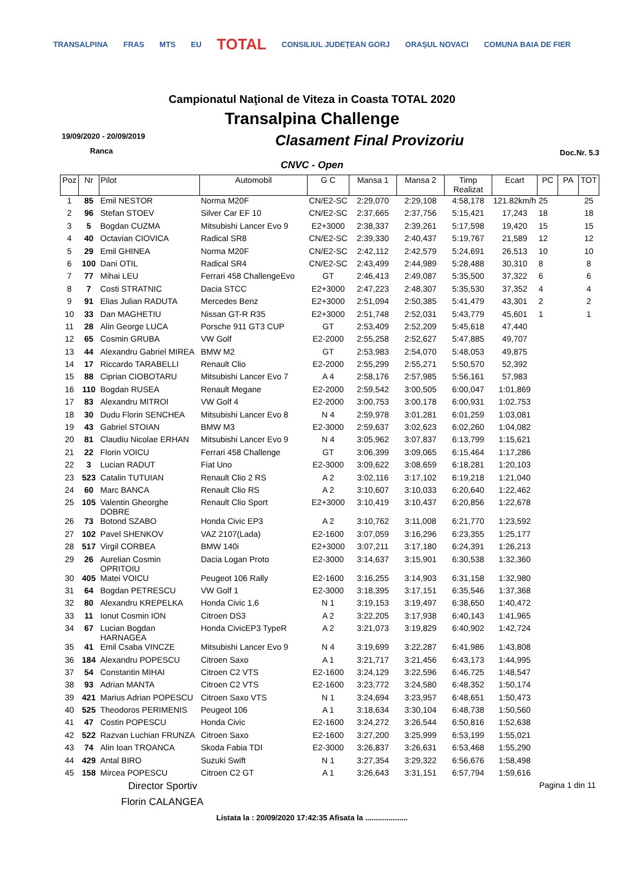TRANSALPINA FRAS MTS EU TOTAL CONSILIUL JUDEȚEAN GORJ ORAȘUL NOVACI COMUNA BAIA DE FIER
Campionatul Naţional de Viteza in Coasta TOTAL 2020
Transalpina Challenge
19/09/2020 - 20/09/2019
Ranca
Clasament Final Provizoriu
Doc.Nr. 5.3
CNVC - Open
| Poz | Nr | Pilot | Automobil | G C | Mansa 1 | Mansa 2 | Timp Realizat | Ecart | PC | PA | TOT |
| --- | --- | --- | --- | --- | --- | --- | --- | --- | --- | --- | --- |
| 1 | 85 | Emil NESTOR | Norma M20F | CN/E2-SC | 2:29,070 | 2:29,108 | 4:58,178 | 121.82km/h | 25 | | 25 |
| 2 | 96 | Stefan STOEV | Silver Car EF 10 | CN/E2-SC | 2:37,665 | 2:37,756 | 5:15,421 | 17,243 | 18 | | 18 |
| 3 | 5 | Bogdan CUZMA | Mitsubishi Lancer Evo 9 | E2+3000 | 2:38,337 | 2:39,261 | 5:17,598 | 19,420 | 15 | | 15 |
| 4 | 40 | Octavian CIOVICA | Radical SR8 | CN/E2-SC | 2:39,330 | 2:40,437 | 5:19,767 | 21,589 | 12 | | 12 |
| 5 | 29 | Emil GHINEA | Norma M20F | CN/E2-SC | 2:42,112 | 2:42,579 | 5:24,691 | 26,513 | 10 | | 10 |
| 6 | 100 | Dani OTIL | Radical SR4 | CN/E2-SC | 2:43,499 | 2:44,989 | 5:28,488 | 30,310 | 8 | | 8 |
| 7 | 77 | Mihai LEU | Ferrari 458 ChallengeEvo | GT | 2:46,413 | 2:49,087 | 5:35,500 | 37,322 | 6 | | 6 |
| 8 | 7 | Costi STRATNIC | Dacia STCC | E2+3000 | 2:47,223 | 2:48,307 | 5:35,530 | 37,352 | 4 | | 4 |
| 9 | 91 | Elias Julian RADUTA | Mercedes Benz | E2+3000 | 2:51,094 | 2:50,385 | 5:41,479 | 43,301 | 2 | | 2 |
| 10 | 33 | Dan MAGHETIU | Nissan GT-R R35 | E2+3000 | 2:51,748 | 2:52,031 | 5:43,779 | 45,601 | 1 | | 1 |
| 11 | 28 | Alin George LUCA | Porsche 911 GT3 CUP | GT | 2:53,409 | 2:52,209 | 5:45,618 | 47,440 | | | |
| 12 | 65 | Cosmin GRUBA | VW Golf | E2-2000 | 2:55,258 | 2:52,627 | 5:47,885 | 49,707 | | | |
| 13 | 44 | Alexandru Gabriel MIREA | BMW M2 | GT | 2:53,983 | 2:54,070 | 5:48,053 | 49,875 | | | |
| 14 | 17 | Riccardo TARABELLI | Renault Clio | E2-2000 | 2:55,299 | 2:55,271 | 5:50,570 | 52,392 | | | |
| 15 | 88 | Ciprian CIOBOTARU | Mitsubishi Lancer Evo 7 | A 4 | 2:58,176 | 2:57,985 | 5:56,161 | 57,983 | | | |
| 16 | 110 | Bogdan RUSEA | Renault Megane | E2-2000 | 2:59,542 | 3:00,505 | 6:00,047 | 1:01,869 | | | |
| 17 | 83 | Alexandru MITROI | VW Golf 4 | E2-2000 | 3:00,753 | 3:00,178 | 6:00,931 | 1:02,753 | | | |
| 18 | 30 | Dudu Florin SENCHEA | Mitsubishi Lancer Evo 8 | N 4 | 2:59,978 | 3:01,281 | 6:01,259 | 1:03,081 | | | |
| 19 | 43 | Gabriel STOIAN | BMW M3 | E2-3000 | 2:59,637 | 3:02,623 | 6:02,260 | 1:04,082 | | | |
| 20 | 81 | Claudiu Nicolae ERHAN | Mitsubishi Lancer Evo 9 | N 4 | 3:05,962 | 3:07,837 | 6:13,799 | 1:15,621 | | | |
| 21 | 22 | Florin VOICU | Ferrari 458 Challenge | GT | 3:06,399 | 3:09,065 | 6:15,464 | 1:17,286 | | | |
| 22 | 3 | Lucian RADUT | Fiat Uno | E2-3000 | 3:09,622 | 3:08,659 | 6:18,281 | 1:20,103 | | | |
| 23 | 523 | Catalin TUTUIAN | Renault Clio 2 RS | A 2 | 3:02,116 | 3:17,102 | 6:19,218 | 1:21,040 | | | |
| 24 | 60 | Marc BANCA | Renault Clio RS | A 2 | 3:10,607 | 3:10,033 | 6:20,640 | 1:22,462 | | | |
| 25 | 105 | Valentin Gheorghe DOBRE | Renault Clio Sport | E2+3000 | 3:10,419 | 3:10,437 | 6:20,856 | 1:22,678 | | | |
| 26 | 73 | Botond SZABO | Honda Civic EP3 | A 2 | 3:10,762 | 3:11,008 | 6:21,770 | 1:23,592 | | | |
| 27 | 102 | Pavel SHENKOV | VAZ 2107(Lada) | E2-1600 | 3:07,059 | 3:16,296 | 6:23,355 | 1:25,177 | | | |
| 28 | 517 | Virgil CORBEA | BMW 140i | E2+3000 | 3:07,211 | 3:17,180 | 6:24,391 | 1:26,213 | | | |
| 29 | 26 | Aurelian Cosmin OPRITOIU | Dacia Logan Proto | E2-3000 | 3:14,637 | 3:15,901 | 6:30,538 | 1:32,360 | | | |
| 30 | 405 | Matei VOICU | Peugeot 106 Rally | E2-1600 | 3:16,255 | 3:14,903 | 6:31,158 | 1:32,980 | | | |
| 31 | 64 | Bogdan PETRESCU | VW Golf 1 | E2-3000 | 3:18,395 | 3:17,151 | 6:35,546 | 1:37,368 | | | |
| 32 | 80 | Alexandru KREPELKA | Honda Civic 1,6 | N 1 | 3:19,153 | 3:19,497 | 6:38,650 | 1:40,472 | | | |
| 33 | 11 | Ionut Cosmin ION | Citroen DS3 | A 2 | 3:22,205 | 3:17,938 | 6:40,143 | 1:41,965 | | | |
| 34 | 67 | Lucian Bogdan HARNAGEA | Honda CivicEP3 TypeR | A 2 | 3:21,073 | 3:19,829 | 6:40,902 | 1:42,724 | | | |
| 35 | 41 | Emil Csaba VINCZE | Mitsubishi Lancer Evo 9 | N 4 | 3:19,699 | 3:22,287 | 6:41,986 | 1:43,808 | | | |
| 36 | 184 | Alexandru POPESCU | Citroen Saxo | A 1 | 3:21,717 | 3:21,456 | 6:43,173 | 1:44,995 | | | |
| 37 | 54 | Constantin MIHAI | Citroen C2 VTS | E2-1600 | 3:24,129 | 3:22,596 | 6:46,725 | 1:48,547 | | | |
| 38 | 93 | Adrian MANTA | Citroen C2 VTS | E2-1600 | 3:23,772 | 3:24,580 | 6:48,352 | 1:50,174 | | | |
| 39 | 421 | Marius Adrian POPESCU | Citroen Saxo VTS | N 1 | 3:24,694 | 3:23,957 | 6:48,651 | 1:50,473 | | | |
| 40 | 525 | Theodoros PERIMENIS | Peugeot 106 | A 1 | 3:18,634 | 3:30,104 | 6:48,738 | 1:50,560 | | | |
| 41 | 47 | Costin POPESCU | Honda Civic | E2-1600 | 3:24,272 | 3:26,544 | 6:50,816 | 1:52,638 | | | |
| 42 | 522 | Razvan Luchian FRUNZA | Citroen Saxo | E2-1600 | 3:27,200 | 3:25,999 | 6:53,199 | 1:55,021 | | | |
| 43 | 74 | Alin Ioan TROANCA | Skoda Fabia TDI | E2-3000 | 3:26,837 | 3:26,631 | 6:53,468 | 1:55,290 | | | |
| 44 | 429 | Antal BIRO | Suzuki Swift | N 1 | 3:27,354 | 3:29,322 | 6:56,676 | 1:58,498 | | | |
| 45 | 158 | Mircea POPESCU | Citroen C2 GT | A 1 | 3:26,643 | 3:31,151 | 6:57,794 | 1:59,616 | | | |
Director Sportiv
Florin CALANGEA
Pagina 1 din 11
Listata la : 20/09/2020 17:42:35 Afisata la ....................